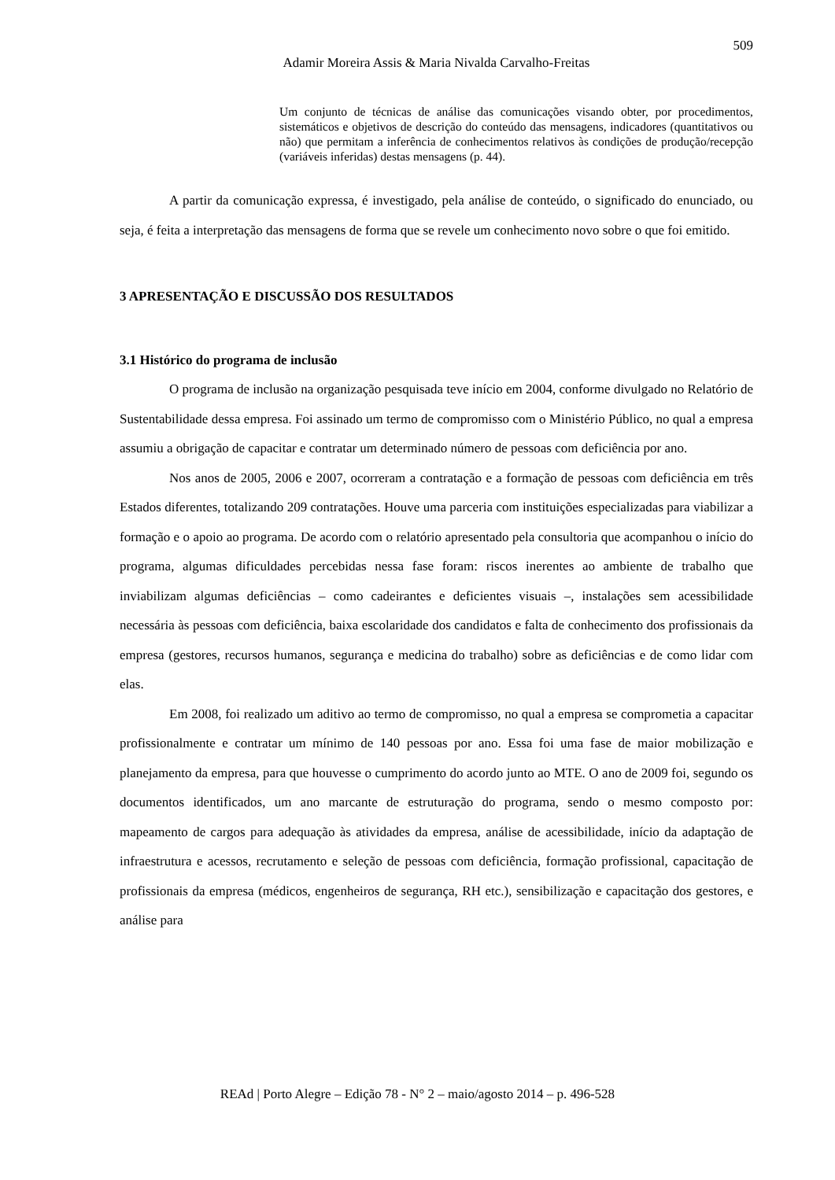509
Adamir Moreira Assis & Maria Nivalda Carvalho-Freitas
Um conjunto de técnicas de análise das comunicações visando obter, por procedimentos, sistemáticos e objetivos de descrição do conteúdo das mensagens, indicadores (quantitativos ou não) que permitam a inferência de conhecimentos relativos às condições de produção/recepção (variáveis inferidas) destas mensagens (p. 44).
A partir da comunicação expressa, é investigado, pela análise de conteúdo, o significado do enunciado, ou seja, é feita a interpretação das mensagens de forma que se revele um conhecimento novo sobre o que foi emitido.
3 APRESENTAÇÃO E DISCUSSÃO DOS RESULTADOS
3.1 Histórico do programa de inclusão
O programa de inclusão na organização pesquisada teve início em 2004, conforme divulgado no Relatório de Sustentabilidade dessa empresa. Foi assinado um termo de compromisso com o Ministério Público, no qual a empresa assumiu a obrigação de capacitar e contratar um determinado número de pessoas com deficiência por ano.
Nos anos de 2005, 2006 e 2007, ocorreram a contratação e a formação de pessoas com deficiência em três Estados diferentes, totalizando 209 contratações. Houve uma parceria com instituições especializadas para viabilizar a formação e o apoio ao programa. De acordo com o relatório apresentado pela consultoria que acompanhou o início do programa, algumas dificuldades percebidas nessa fase foram: riscos inerentes ao ambiente de trabalho que inviabilizam algumas deficiências – como cadeirantes e deficientes visuais –, instalações sem acessibilidade necessária às pessoas com deficiência, baixa escolaridade dos candidatos e falta de conhecimento dos profissionais da empresa (gestores, recursos humanos, segurança e medicina do trabalho) sobre as deficiências e de como lidar com elas.
Em 2008, foi realizado um aditivo ao termo de compromisso, no qual a empresa se comprometia a capacitar profissionalmente e contratar um mínimo de 140 pessoas por ano. Essa foi uma fase de maior mobilização e planejamento da empresa, para que houvesse o cumprimento do acordo junto ao MTE. O ano de 2009 foi, segundo os documentos identificados, um ano marcante de estruturação do programa, sendo o mesmo composto por: mapeamento de cargos para adequação às atividades da empresa, análise de acessibilidade, início da adaptação de infraestrutura e acessos, recrutamento e seleção de pessoas com deficiência, formação profissional, capacitação de profissionais da empresa (médicos, engenheiros de segurança, RH etc.), sensibilização e capacitação dos gestores, e análise para
REAd | Porto Alegre – Edição 78 - N° 2 – maio/agosto 2014 – p. 496-528